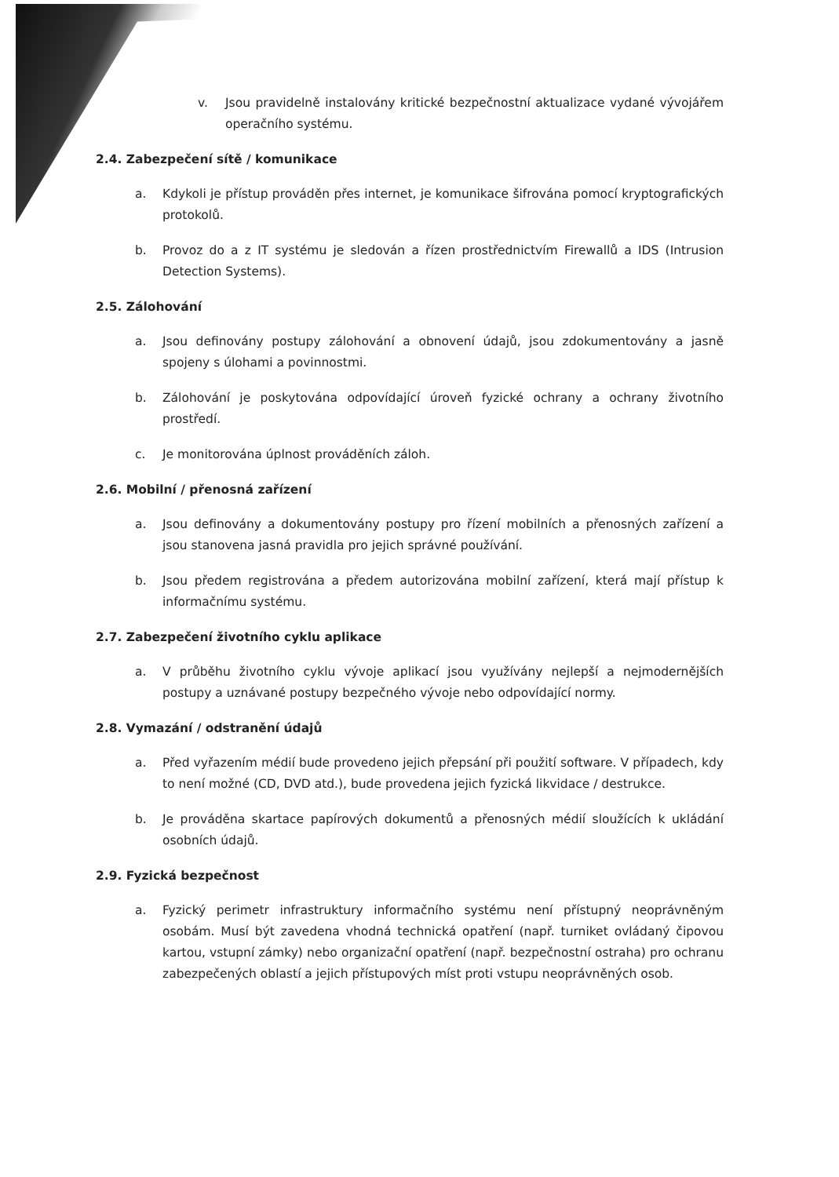v. Jsou pravidelně instalovány kritické bezpečnostní aktualizace vydané vývojářem operačního systému.
2.4. Zabezpečení sítě / komunikace
a. Kdykoli je přístup prováděn přes internet, je komunikace šifrována pomocí kryptografických protokolů.
b. Provoz do a z IT systému je sledován a řízen prostřednictvím Firewallů a IDS (Intrusion Detection Systems).
2.5. Zálohování
a. Jsou definovány postupy zálohování a obnovení údajů, jsou zdokumentovány a jasně spojeny s úlohami a povinnostmi.
b. Zálohování je poskytována odpovídající úroveň fyzické ochrany a ochrany životního prostředí.
c. Je monitorována úplnost prováděních záloh.
2.6. Mobilní / přenosná zařízení
a. Jsou definovány a dokumentovány postupy pro řízení mobilních a přenosných zařízení a jsou stanovena jasná pravidla pro jejich správné používání.
b. Jsou předem registrována a předem autorizována mobilní zařízení, která mají přístup k informačnímu systému.
2.7. Zabezpečení životního cyklu aplikace
a. V průběhu životního cyklu vývoje aplikací jsou využívány nejlepší a nejmodernějších postupy a uznávané postupy bezpečného vývoje nebo odpovídající normy.
2.8. Vymazání / odstranění údajů
a. Před vyřazením médií bude provedeno jejich přepsání při použití software. V případech, kdy to není možné (CD, DVD atd.), bude provedena jejich fyzická likvidace / destrukce.
b. Je prováděna skartace papírových dokumentů a přenosných médií sloužících k ukládání osobních údajů.
2.9. Fyzická bezpečnost
a. Fyzický perimetr infrastruktury informačního systému není přístupný neoprávněným osobám. Musí být zavedena vhodná technická opatření (např. turniket ovládaný čipovou kartou, vstupní zámky) nebo organizační opatření (např. bezpečnostní ostraha) pro ochranu zabezpečených oblastí a jejich přístupových míst proti vstupu neoprávněných osob.